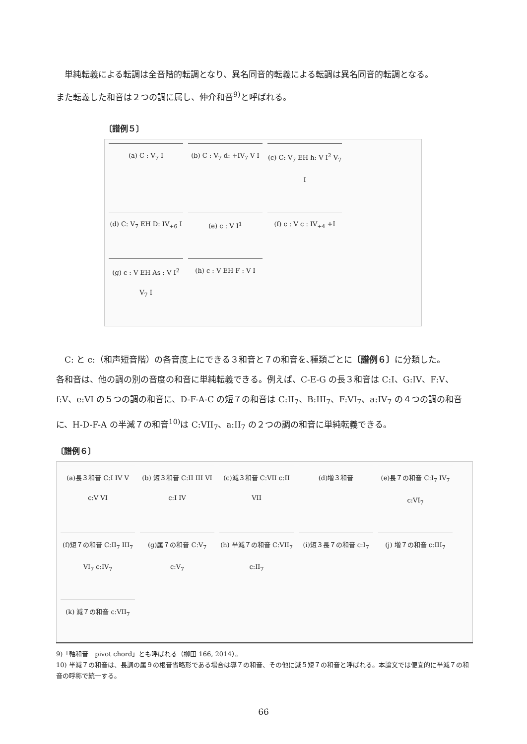単純転義による転調は全音階的転調となり、異名同音的転義による転調は異名同音的転調となる。
また転義した和音は２つの調に属し、仲介和音<sup>9)</sup>と呼ばれる。
〔譜例５〕
(a) C : V<sub>7</sub> I
(b) C : V<sub>7</sub> d: +IV<sub>7</sub> V I
(c) C: V<sub>7</sub> EH h: V I<sup>2</sup> V<sub>7</sub> I
(d) C: V<sub>7</sub> EH D: IV<sub>+6</sub> I
(e) c : V I<sup>1</sup>
(f) c : V c : IV<sub>+4</sub> +I
(g) c : V EH As : V I<sup>2</sup> V<sub>7</sub> I
(h) c : V EH F : V I
C: と c:（和声短音階）の各音度上にできる３和音と７の和音を､種類ごとに〔譜例６〕に分類した。
各和音は、他の調の別の音度の和音に単純転義できる。例えば、C-E-G の長３和音は C:I、G:IV、F:V、f:V、e:VI の５つの調の和音に、D-F-A-C の短７の和音は C:II<sub>7</sub>、B:III<sub>7</sub>、F:VI<sub>7</sub>、a:IV<sub>7</sub> の４つの調の和音に、H-D-F-A の半減７の和音<sup>10)</sup>は C:VII<sub>7</sub>、a:II<sub>7</sub> の２つの調の和音に単純転義できる。
〔譜例６〕
(a)長３和音 C:I IV V c:V VI
(b) 短３和音 C:II III VI c:I IV
(c)減３和音 C:VII c:II VII
(d)増３和音
(e)長７の和音 C:I<sub>7</sub> IV<sub>7</sub> c:VI<sub>7</sub>
(f)短７の和音 C:II<sub>7</sub> III<sub>7</sub> VI<sub>7</sub> c:IV<sub>7</sub>
(g)属７の和音 C:V<sub>7</sub> c:V<sub>7</sub>
(h) 半減７の和音 C:VII<sub>7</sub> c:II<sub>7</sub>
(i)短３長７の和音 c:I<sub>7</sub>
(j) 増７の和音 c:III<sub>7</sub>
(k) 減７の和音 c:VII<sub>7</sub>
9)「軸和音　pivot chord」とも呼ばれる（柳田 166, 2014）。
10) 半減７の和音は、長調の属９の根音省略形である場合は導７の和音、その他に減５短７の和音と呼ばれる。本論文では便宜的に半減７の和音の呼称で統一する。
66